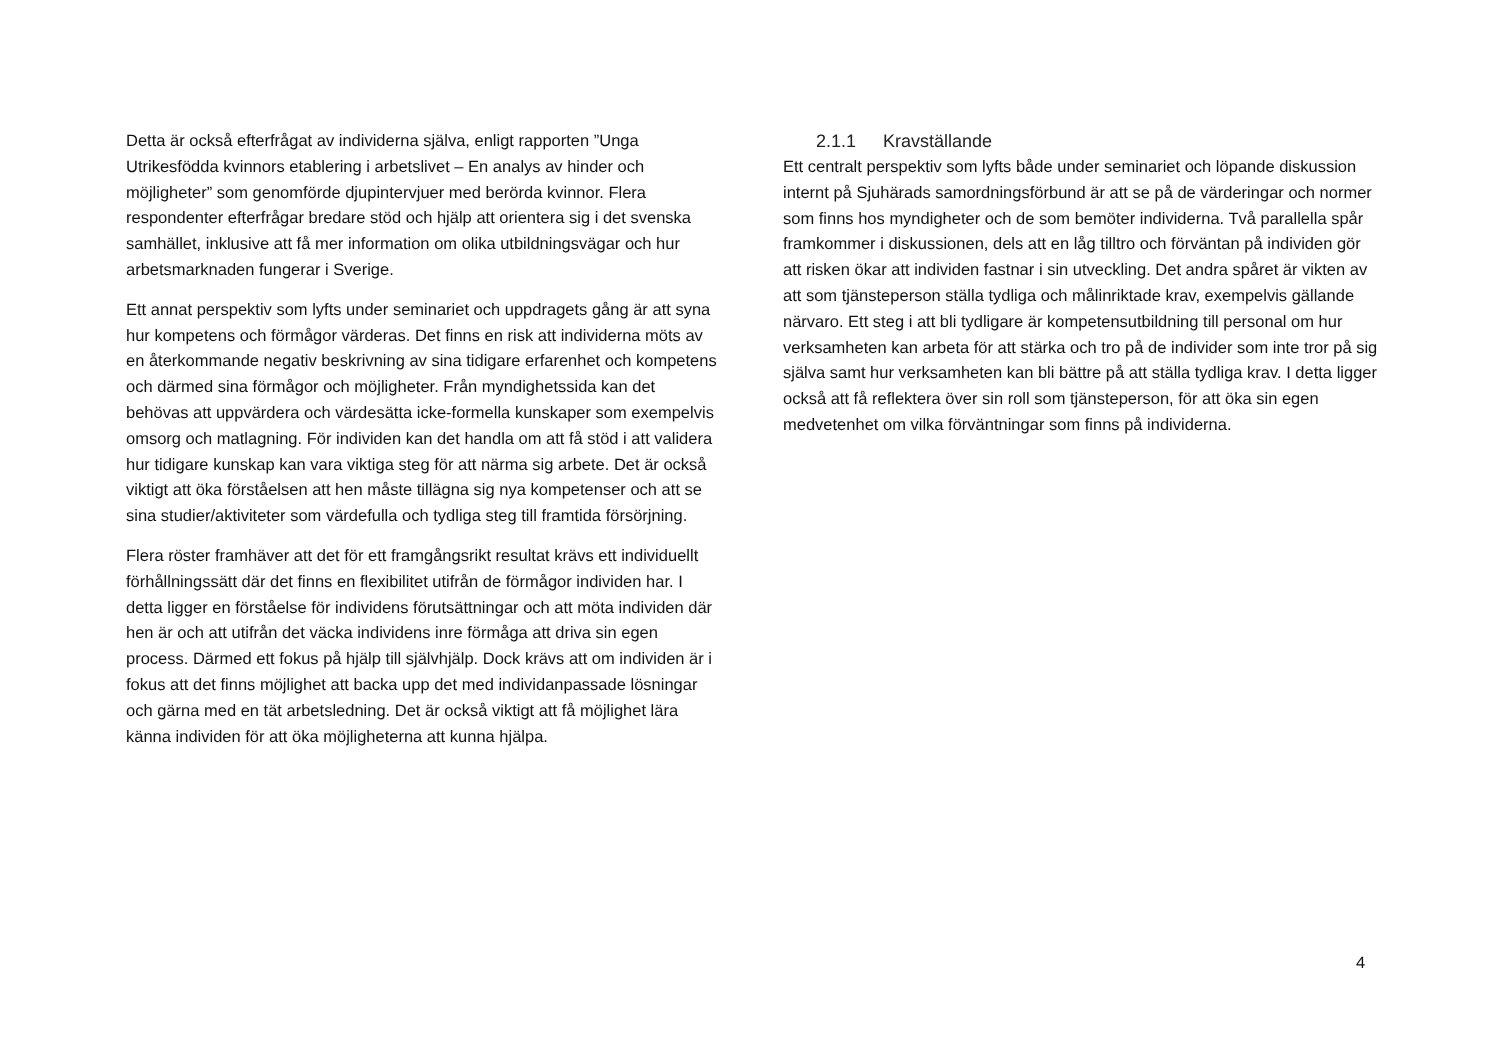Detta är också efterfrågat av individerna själva, enligt rapporten ”Unga Utrikesfödda kvinnors etablering i arbetslivet – En analys av hinder och möjligheter” som genomförde djupintervjuer med berörda kvinnor. Flera respondenter efterfrågar bredare stöd och hjälp att orientera sig i det svenska samhället, inklusive att få mer information om olika utbildningsvägar och hur arbetsmarknaden fungerar i Sverige.
Ett annat perspektiv som lyfts under seminariet och uppdragets gång är att syna hur kompetens och förmågor värderas. Det finns en risk att individerna möts av en återkommande negativ beskrivning av sina tidigare erfarenhet och kompetens och därmed sina förmågor och möjligheter. Från myndighetssida kan det behövas att uppvärdera och värdesätta icke-formella kunskaper som exempelvis omsorg och matlagning. För individen kan det handla om att få stöd i att validera hur tidigare kunskap kan vara viktiga steg för att närma sig arbete. Det är också viktigt att öka förståelsen att hen måste tillägna sig nya kompetenser och att se sina studier/aktiviteter som värdefulla och tydliga steg till framtida försörjning.
Flera röster framhäver att det för ett framgångsrikt resultat krävs ett individuellt förhållningssätt där det finns en flexibilitet utifrån de förmågor individen har. I detta ligger en förståelse för individens förutsättningar och att möta individen där hen är och att utifrån det väcka individens inre förmåga att driva sin egen process. Därmed ett fokus på hjälp till självhjälp. Dock krävs att om individen är i fokus att det finns möjlighet att backa upp det med individanpassade lösningar och gärna med en tät arbetsledning. Det är också viktigt att få möjlighet lära känna individen för att öka möjligheterna att kunna hjälpa.
2.1.1 Kravställande
Ett centralt perspektiv som lyfts både under seminariet och löpande diskussion internt på Sjuhärads samordningsförbund är att se på de värderingar och normer som finns hos myndigheter och de som bemöter individerna. Två parallella spår framkommer i diskussionen, dels att en låg tilltro och förväntan på individen gör att risken ökar att individen fastnar i sin utveckling. Det andra spåret är vikten av att som tjänsteperson ställa tydliga och målinriktade krav, exempelvis gällande närvaro. Ett steg i att bli tydligare är kompetensutbildning till personal om hur verksamheten kan arbeta för att stärka och tro på de individer som inte tror på sig själva samt hur verksamheten kan bli bättre på att ställa tydliga krav. I detta ligger också att få reflektera över sin roll som tjänsteperson, för att öka sin egen medvetenhet om vilka förväntningar som finns på individerna.
4